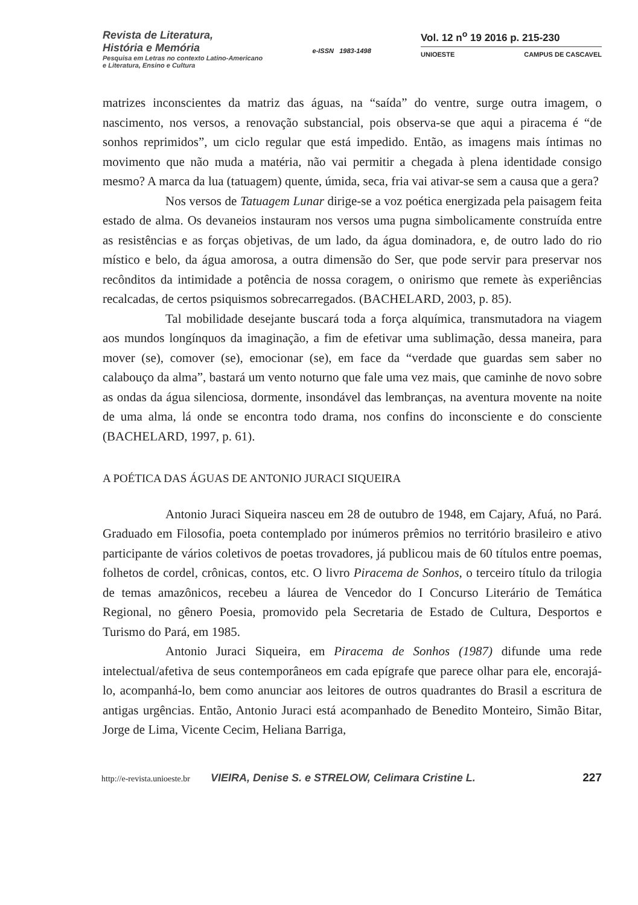Revista de Literatura,
História e Memória
Pesquisa em Letras no contexto Latino-Americano
e Literatura, Ensino e Cultura
e-ISSN 1983-1498
Vol. 12 n<sup>o</sup> 19 2016 p. 215-230
UNIOESTE CAMPUS DE CASCAVEL
matrizes inconscientes da matriz das águas, na “saída” do ventre, surge outra imagem, o nascimento, nos versos, a renovação substancial, pois observa-se que aqui a piracema é “de sonhos reprimidos”, um ciclo regular que está impedido. Então, as imagens mais íntimas no movimento que não muda a matéria, não vai permitir a chegada à plena identidade consigo mesmo? A marca da lua (tatuagem) quente, úmida, seca, fria vai ativar-se sem a causa que a gera?
Nos versos de Tatuagem Lunar dirige-se a voz poética energizada pela paisagem feita estado de alma. Os devaneios instauram nos versos uma pugna simbolicamente construída entre as resistências e as forças objetivas, de um lado, da água dominadora, e, de outro lado do rio místico e belo, da água amorosa, a outra dimensão do Ser, que pode servir para preservar nos recônditos da intimidade a potência de nossa coragem, o onirismo que remete às experiências recalcadas, de certos psiquismos sobrecarregados. (BACHELARD, 2003, p. 85).
Tal mobilidade desejante buscará toda a força alquímica, transmutadora na viagem aos mundos longínquos da imaginação, a fim de efetivar uma sublimação, dessa maneira, para mover (se), comover (se), emocionar (se), em face da “verdade que guardas sem saber no calabouço da alma”, bastará um vento noturno que fale uma vez mais, que caminhe de novo sobre as ondas da água silenciosa, dormente, insondável das lembranças, na aventura movente na noite de uma alma, lá onde se encontra todo drama, nos confins do inconsciente e do consciente (BACHELARD, 1997, p. 61).
A POÉTICA DAS ÁGUAS DE ANTONIO JURACI SIQUEIRA
Antonio Juraci Siqueira nasceu em 28 de outubro de 1948, em Cajary, Afuá, no Pará. Graduado em Filosofia, poeta contemplado por inúmeros prêmios no território brasileiro e ativo participante de vários coletivos de poetas trovadores, já publicou mais de 60 títulos entre poemas, folhetos de cordel, crônicas, contos, etc. O livro Piracema de Sonhos, o terceiro título da trilogia de temas amazônicos, recebeu a láurea de Vencedor do I Concurso Literário de Temática Regional, no gênero Poesia, promovido pela Secretaria de Estado de Cultura, Desportos e Turismo do Pará, em 1985.
Antonio Juraci Siqueira, em Piracema de Sonhos (1987) difunde uma rede intelectual/afetiva de seus contemporâneos em cada epígrafe que parece olhar para ele, encorajá-lo, acompanhá-lo, bem como anunciar aos leitores de outros quadrantes do Brasil a escritura de antigas urgências. Então, Antonio Juraci está acompanhado de Benedito Monteiro, Simão Bitar, Jorge de Lima, Vicente Cecim, Heliana Barriga,
http://e-revista.unioeste.br VIEIRA, Denise S. e STRELOW, Celimara Cristine L. 227